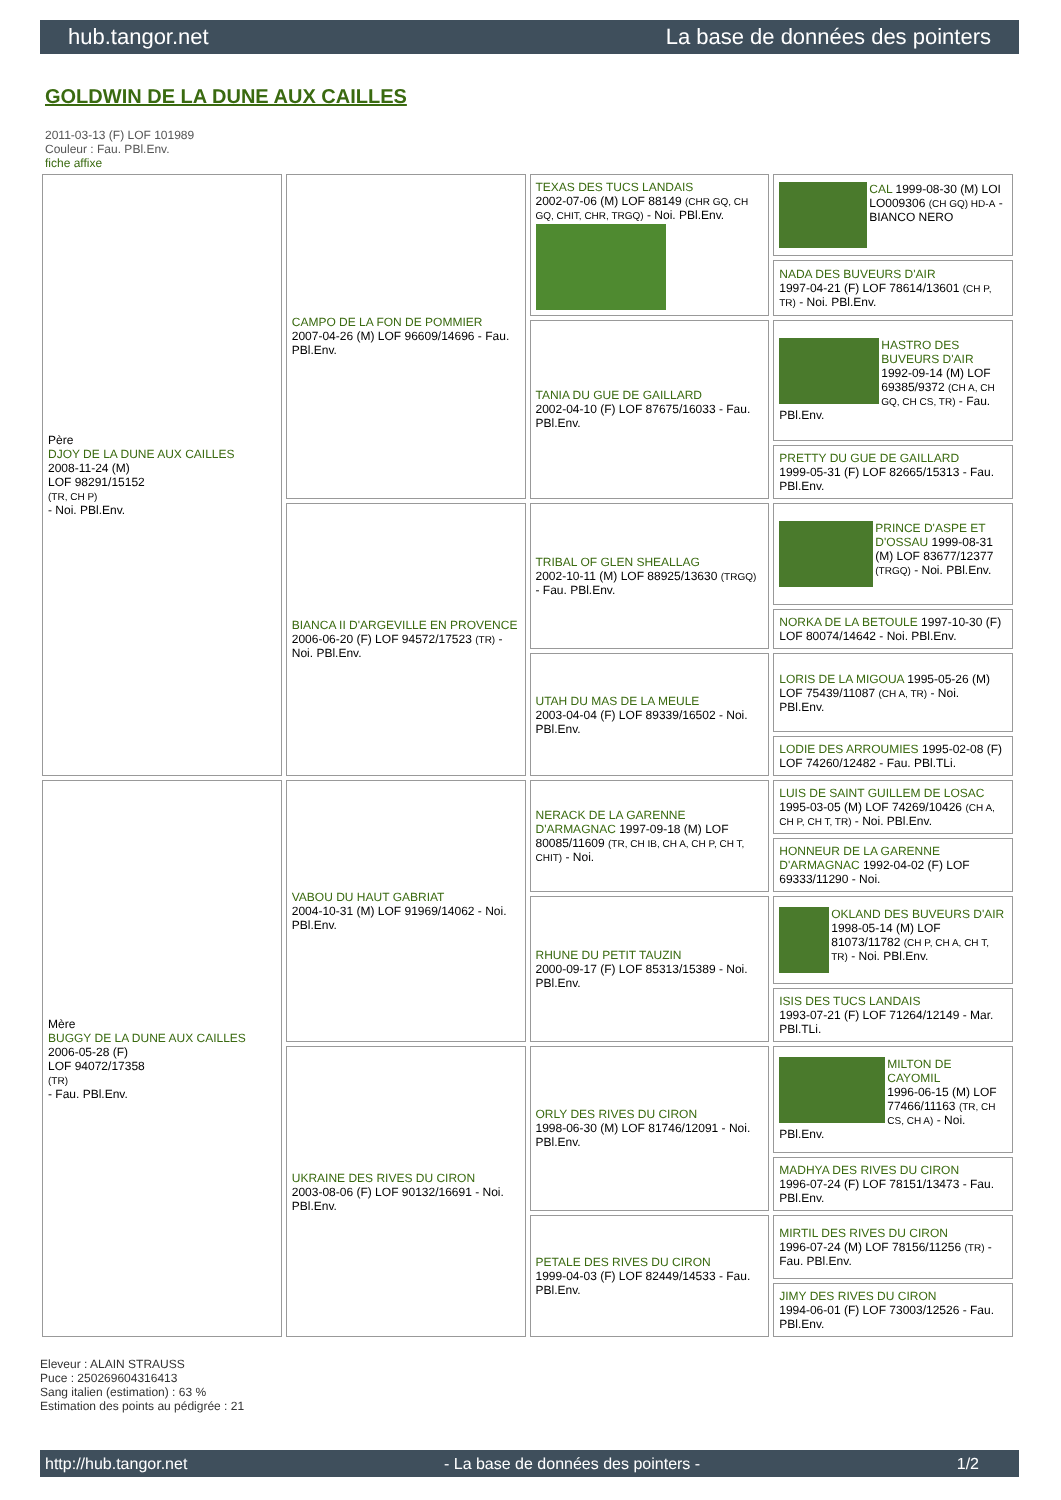hub.tangor.net La base de données des pointers
GOLDWIN DE LA DUNE AUX CAILLES
2011-03-13 (F) LOF 101989
Couleur : Fau. PBl.Env.
fiche affixe
| Père DJOY DE LA DUNE AUX CAILLES 2008-11-24 (M) LOF 98291/15152 (TR, CH P) - Noi. PBl.Env. | CAMPO DE LA FON DE POMMIER 2007-04-26 (M) LOF 96609/14696 - Fau. PBl.Env. | TEXAS DES TUCS LANDAIS 2002-07-06 (M) LOF 88149 (CHR GQ, CH GQ, CHIT, CHR, TRGQ) - Noi. PBl.Env. | CAL 1999-08-30 (M) LOI LO009306 (CH GQ) HD-A - BIANCO NERO |
| | | | NADA DES BUVEURS D'AIR 1997-04-21 (F) LOF 78614/13601 (CH P, TR) - Noi. PBl.Env. |
| | | TANIA DU GUE DE GAILLARD 2002-04-10 (F) LOF 87675/16033 - Fau. PBl.Env. | HASTRO DES BUVEURS D'AIR 1992-09-14 (M) LOF 69385/9372 (CH A, CH GQ, CH CS, TR) - Fau. PBl.Env. |
| | | | PRETTY DU GUE DE GAILLARD 1999-05-31 (F) LOF 82665/15313 - Fau. PBl.Env. |
| | BIANCA II D'ARGEVILLE EN PROVENCE 2006-06-20 (F) LOF 94572/17523 (TR) - Noi. PBl.Env. | TRIBAL OF GLEN SHEALLAG 2002-10-11 (M) LOF 88925/13630 (TRGQ) - Fau. PBl.Env. | PRINCE D'ASPE ET D'OSSAU 1999-08-31 (M) LOF 83677/12377 (TRGQ) - Noi. PBl.Env. |
| | | | NORKA DE LA BETOULE 1997-10-30 (F) LOF 80074/14642 - Noi. PBl.Env. |
| | | UTAH DU MAS DE LA MEULE 2003-04-04 (F) LOF 89339/16502 - Noi. PBl.Env. | LORIS DE LA MIGOUA 1995-05-26 (M) LOF 75439/11087 (CH A, TR) - Noi. PBl.Env. |
| | | | LODIE DES ARROUMIES 1995-02-08 (F) LOF 74260/12482 - Fau. PBl.TLi. |
| Mère BUGGY DE LA DUNE AUX CAILLES 2006-05-28 (F) LOF 94072/17358 (TR) - Fau. PBl.Env. | VABOU DU HAUT GABRIAT 2004-10-31 (M) LOF 91969/14062 - Noi. PBl.Env. | NERACK DE LA GARENNE D'ARMAGNAC 1997-09-18 (M) LOF 80085/11609 (TR, CH IB, CH A, CH P, CH T, CHIT) - Noi. | LUIS DE SAINT GUILLEM DE LOSAC 1995-03-05 (M) LOF 74269/10426 (CH A, CH P, CH T, TR) - Noi. PBl.Env. |
| | | | HONNEUR DE LA GARENNE D'ARMAGNAC 1992-04-02 (F) LOF 69333/11290 - Noi. |
| | | RHUNE DU PETIT TAUZIN 2000-09-17 (F) LOF 85313/15389 - Noi. PBl.Env. | OKLAND DES BUVEURS D'AIR 1998-05-14 (M) LOF 81073/11782 (CH P, CH A, CH T, TR) - Noi. PBl.Env. |
| | | | ISIS DES TUCS LANDAIS 1993-07-21 (F) LOF 71264/12149 - Mar. PBl.TLi. |
| | UKRAINE DES RIVES DU CIRON 2003-08-06 (F) LOF 90132/16691 - Noi. PBl.Env. | ORLY DES RIVES DU CIRON 1998-06-30 (M) LOF 81746/12091 - Noi. PBl.Env. | MILTON DE CAYOMIL 1996-06-15 (M) LOF 77466/11163 (TR, CH CS, CH A) - Noi. PBl.Env. |
| | | | MADHYA DES RIVES DU CIRON 1996-07-24 (F) LOF 78151/13473 - Fau. PBl.Env. |
| | | PETALE DES RIVES DU CIRON 1999-04-03 (F) LOF 82449/14533 - Fau. PBl.Env. | MIRTIL DES RIVES DU CIRON 1996-07-24 (M) LOF 78156/11256 (TR) - Fau. PBl.Env. |
| | | | JIMY DES RIVES DU CIRON 1994-06-01 (F) LOF 73003/12526 - Fau. PBl.Env. |
Eleveur : ALAIN STRAUSS
Puce : 250269604316413
Sang italien (estimation) : 63 %
Estimation des points au pédigrée : 21
http://hub.tangor.net - La base de données des pointers - 1/2